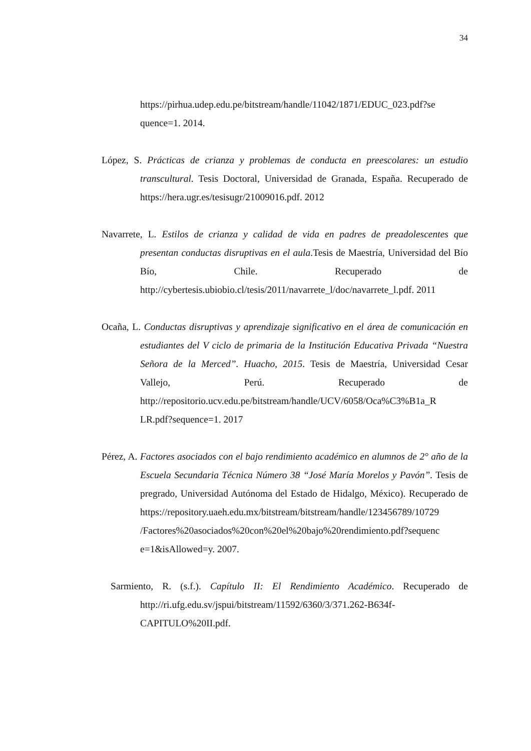34
https://pirhua.udep.edu.pe/bitstream/handle/11042/1871/EDUC_023.pdf?se quence=1. 2014.
López, S. Prácticas de crianza y problemas de conducta en preescolares: un estudio transcultural. Tesis Doctoral, Universidad de Granada, España. Recuperado de https://hera.ugr.es/tesisugr/21009016.pdf. 2012
Navarrete, L. Estilos de crianza y calidad de vida en padres de preadolescentes que presentan conductas disruptivas en el aula.Tesis de Maestría, Universidad del Bío Bío, Chile. Recuperado de http://cybertesis.ubiobio.cl/tesis/2011/navarrete_l/doc/navarrete_l.pdf. 2011
Ocaña, L. Conductas disruptivas y aprendizaje significativo en el área de comunicación en estudiantes del V ciclo de primaria de la Institución Educativa Privada “Nuestra Señora de la Merced”. Huacho, 2015. Tesis de Maestría, Universidad Cesar Vallejo, Perú. Recuperado de http://repositorio.ucv.edu.pe/bitstream/handle/UCV/6058/Oca%C3%B1a_R LR.pdf?sequence=1. 2017
Pérez, A. Factores asociados con el bajo rendimiento académico en alumnos de 2° año de la Escuela Secundaria Técnica Número 38 “José María Morelos y Pavón”. Tesis de pregrado, Universidad Autónoma del Estado de Hidalgo, México). Recuperado de https://repository.uaeh.edu.mx/bitstream/bitstream/handle/123456789/10729 /Factores%20asociados%20con%20el%20bajo%20rendimiento.pdf?sequenc e=1&isAllowed=y. 2007.
Sarmiento, R. (s.f.). Capítulo II: El Rendimiento Académico. Recuperado de http://ri.ufg.edu.sv/jspui/bitstream/11592/6360/3/371.262-B634f-CAPITULO%20II.pdf.